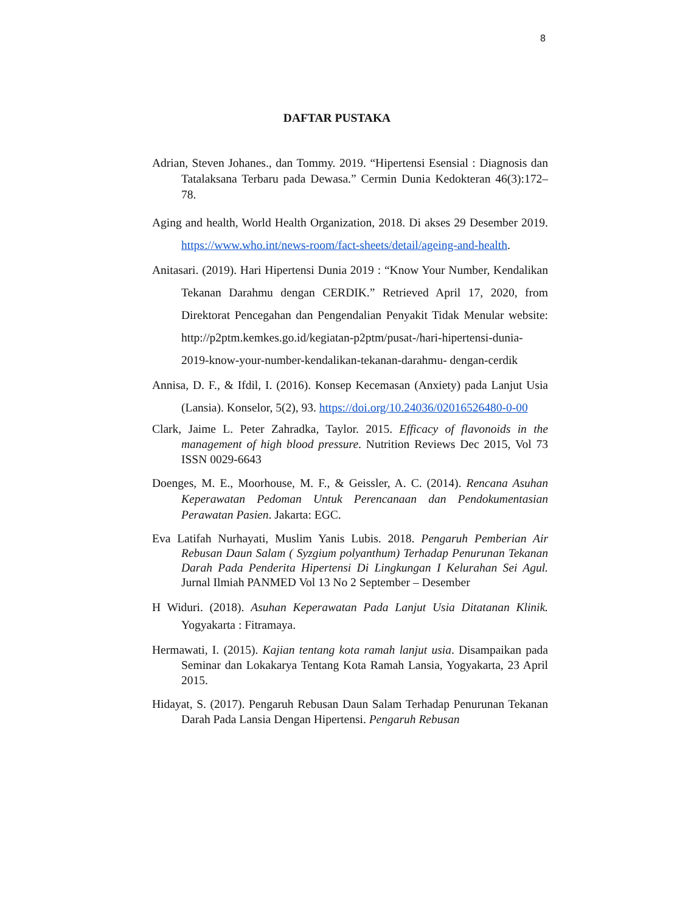8
DAFTAR PUSTAKA
Adrian, Steven Johanes., dan Tommy. 2019. “Hipertensi Esensial : Diagnosis dan Tatalaksana Terbaru pada Dewasa.” Cermin Dunia Kedokteran 46(3):172– 78.
Aging and health, World Health Organization, 2018. Di akses 29 Desember 2019. https://www.who.int/news-room/fact-sheets/detail/ageing-and-health.
Anitasari. (2019). Hari Hipertensi Dunia 2019 : “Know Your Number, Kendalikan Tekanan Darahmu dengan CERDIK.” Retrieved April 17, 2020, from Direktorat Pencegahan dan Pengendalian Penyakit Tidak Menular website: http://p2ptm.kemkes.go.id/kegiatan-p2ptm/pusat-/hari-hipertensi-dunia-2019-know-your-number-kendalikan-tekanan-darahmu- dengan-cerdik
Annisa, D. F., & Ifdil, I. (2016). Konsep Kecemasan (Anxiety) pada Lanjut Usia (Lansia). Konselor, 5(2), 93. https://doi.org/10.24036/02016526480-0-00
Clark, Jaime L. Peter Zahradka, Taylor. 2015. Efficacy of flavonoids in the management of high blood pressure. Nutrition Reviews Dec 2015, Vol 73 ISSN 0029-6643
Doenges, M. E., Moorhouse, M. F., & Geissler, A. C. (2014). Rencana Asuhan Keperawatan Pedoman Untuk Perencanaan dan Pendokumentasian Perawatan Pasien. Jakarta: EGC.
Eva Latifah Nurhayati, Muslim Yanis Lubis. 2018. Pengaruh Pemberian Air Rebusan Daun Salam ( Syzgium polyanthum) Terhadap Penurunan Tekanan Darah Pada Penderita Hipertensi Di Lingkungan I Kelurahan Sei Agul. Jurnal Ilmiah PANMED Vol 13 No 2 September – Desember
H Widuri. (2018). Asuhan Keperawatan Pada Lanjut Usia Ditatanan Klinik. Yogyakarta : Fitramaya.
Hermawati, I. (2015). Kajian tentang kota ramah lanjut usia. Disampaikan pada Seminar dan Lokakarya Tentang Kota Ramah Lansia, Yogyakarta, 23 April 2015.
Hidayat, S. (2017). Pengaruh Rebusan Daun Salam Terhadap Penurunan Tekanan Darah Pada Lansia Dengan Hipertensi. Pengaruh Rebusan